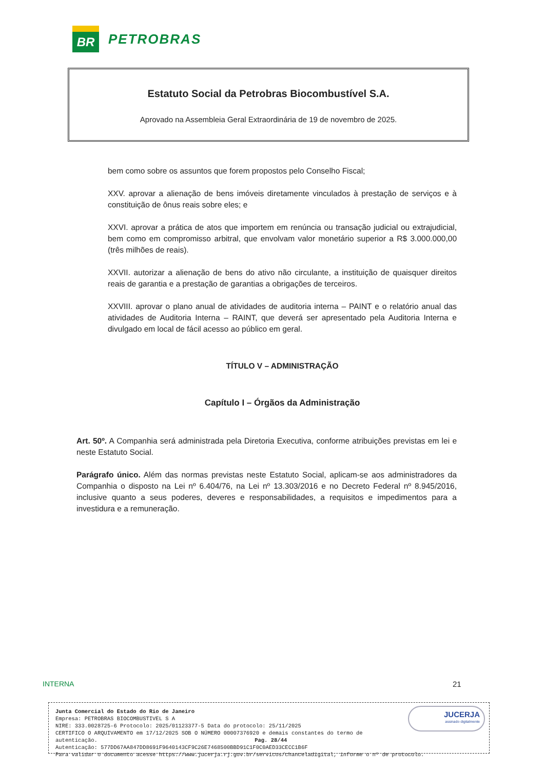BR
PETROBRAS
Estatuto Social da Petrobras Biocombustível S.A.
Aprovado na Assembleia Geral Extraordinária de 19 de novembro de 2025.
bem como sobre os assuntos que forem propostos pelo Conselho Fiscal;
XXV. aprovar a alienação de bens imóveis diretamente vinculados à prestação de serviços e à constituição de ônus reais sobre eles; e
XXVI. aprovar a prática de atos que importem em renúncia ou transação judicial ou extrajudicial, bem como em compromisso arbitral, que envolvam valor monetário superior a R$ 3.000.000,00 (três milhões de reais).
XXVII. autorizar a alienação de bens do ativo não circulante, a instituição de quaisquer direitos reais de garantia e a prestação de garantias a obrigações de terceiros.
XXVIII. aprovar o plano anual de atividades de auditoria interna – PAINT e o relatório anual das atividades de Auditoria Interna – RAINT, que deverá ser apresentado pela Auditoria Interna e divulgado em local de fácil acesso ao público em geral.
TÍTULO V – ADMINISTRAÇÃO
Capítulo I – Órgãos da Administração
Art. 50º. A Companhia será administrada pela Diretoria Executiva, conforme atribuições previstas em lei e neste Estatuto Social.
Parágrafo único. Além das normas previstas neste Estatuto Social, aplicam-se aos administradores da Companhia o disposto na Lei nº 6.404/76, na Lei nº 13.303/2016 e no Decreto Federal nº 8.945/2016, inclusive quanto a seus poderes, deveres e responsabilidades, a requisitos e impedimentos para a investidura e a remuneração.
INTERNA 21
JUCERJA
assinado digitalmente
Junta Comercial do Estado do Rio de Janeiro
Empresa: PETROBRAS BIOCOMBUSTIVEL S A
NIRE: 333.0028725-6 Protocolo: 2025/01123377-5 Data do protocolo: 25/11/2025
CERTIFICO O ARQUIVAMENTO em 17/12/2025 SOB O NÚMERO 00007376920 e demais constantes do termo de
autenticação. Pag. 28/44
Autenticação: 577DD67AA847DD8691F9640143CF9C26E7468500BBD91C1F0C0AED33CECC1B6F
Para validar o documento acesse https://www.jucerja.rj.gov.br/servicos/chanceladigital, informe o nº de protocolo.